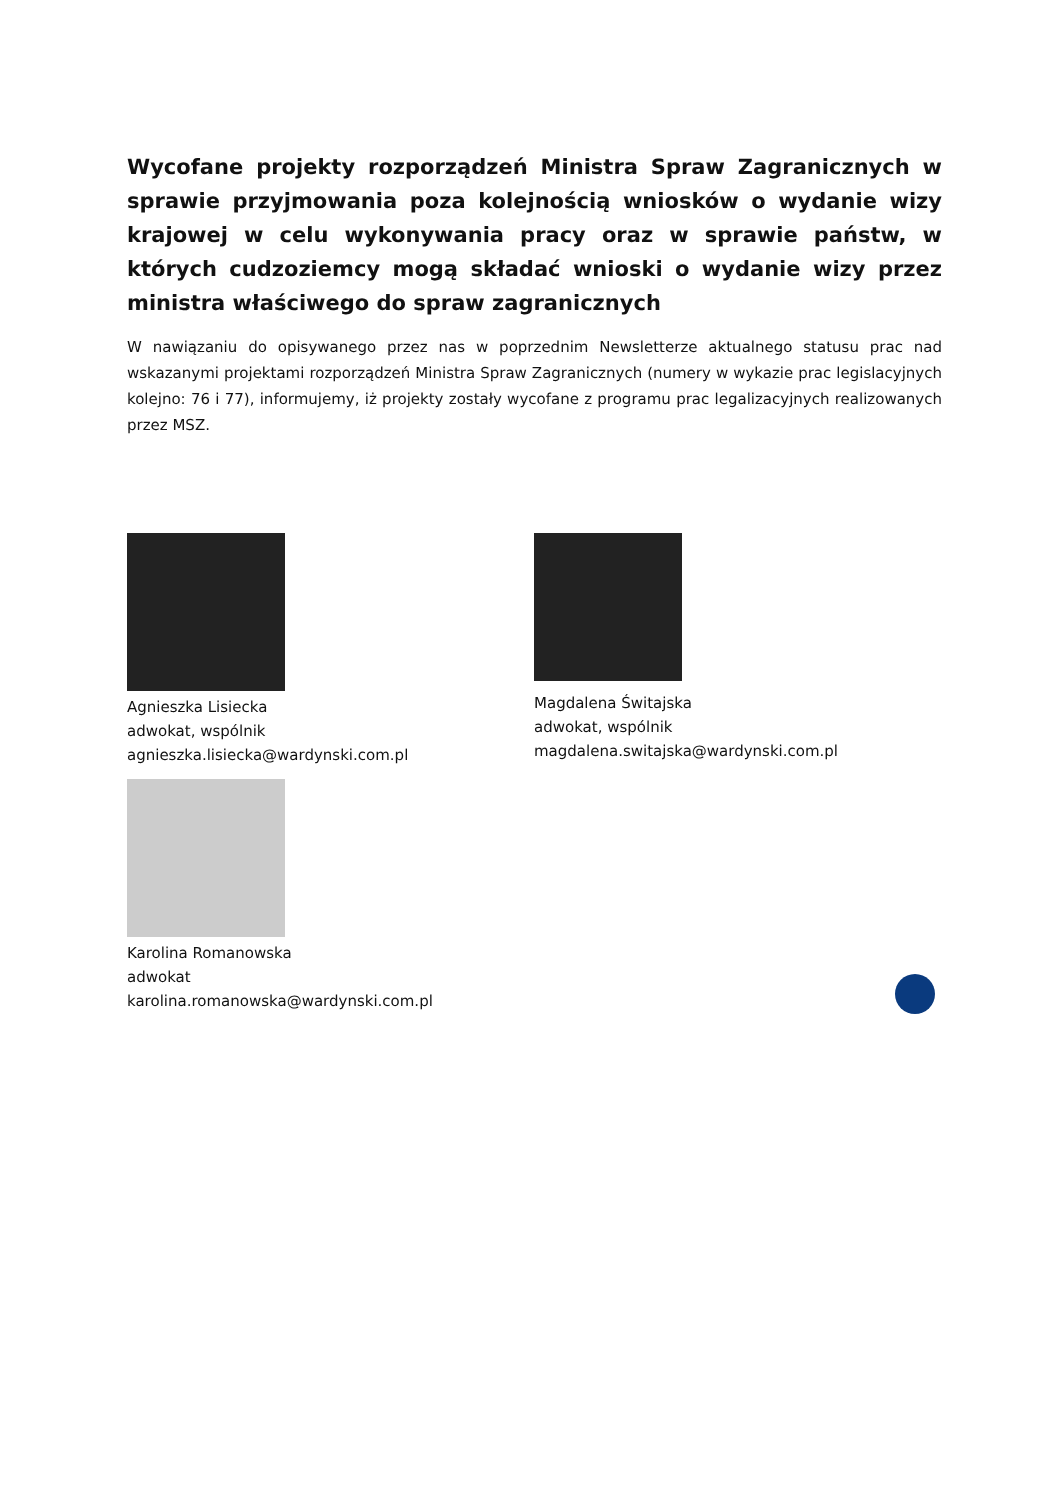Wycofane projekty rozporządzeń Ministra Spraw Zagranicznych w sprawie przyjmowania poza kolejnością wniosków o wydanie wizy krajowej w celu wykonywania pracy oraz w sprawie państw, w których cudzoziemcy mogą składać wnioski o wydanie wizy przez ministra właściwego do spraw zagranicznych
W nawiązaniu do opisywanego przez nas w poprzednim Newsletterze aktualnego statusu prac nad wskazanymi projektami rozporządzeń Ministra Spraw Zagranicznych (numery w wykazie prac legislacyjnych kolejno: 76 i 77), informujemy, iż projekty zostały wycofane z programu prac legalizacyjnych realizowanych przez MSZ.
Agnieszka Lisiecka
adwokat, wspólnik
agnieszka.lisiecka@wardynski.com.pl
Magdalena Świtajska
adwokat, wspólnik
magdalena.switajska@wardynski.com.pl
Karolina Romanowska
adwokat
karolina.romanowska@wardynski.com.pl